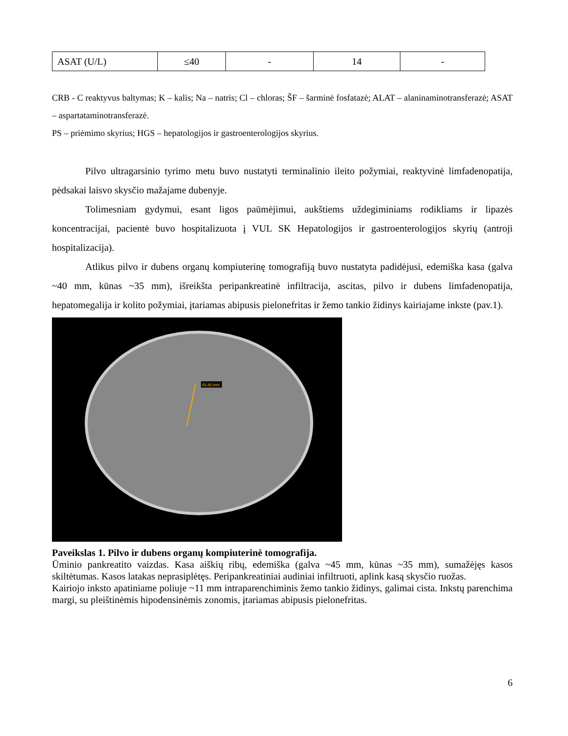| ASAT (U/L) | ≤40 | - | 14 | - |
CRB - C reaktyvus baltymas; K – kalis; Na – natris; Cl – chloras; ŠF – šarminė fosfatazė; ALAT – alaninaminotransferazė; ASAT – aspartataminotransferazė.
PS – priėmimo skyrius; HGS – hepatologijos ir gastroenterologijos skyrius.
Pilvo ultragarsinio tyrimo metu buvo nustatyti terminalinio ileito požymiai, reaktyvinė limfadenopatija, pėdsakai laisvo skysčio mažajame dubenyje.
Tolimesniam gydymui, esant ligos paūmėjimui, aukštiems uždegiminiams rodikliams ir lipazės koncentracijai, pacientė buvo hospitalizuota į VUL SK Hepatologijos ir gastroenterologijos skyrių (antroji hospitalizacija).
Atlikus pilvo ir dubens organų kompiuterinę tomografiją buvo nustatyta padidėjusi, edemiška kasa (galva ~40 mm, kūnas ~35 mm), išreikšta peripankreatinė infiltracija, ascitas, pilvo ir dubens limfadenopatija, hepatomegalija ir kolito požymiai, įtariamas abipusis pielonefritas ir žemo tankio židinys kairiajame inkste (pav.1).
45.46 mm
Paveikslas 1. Pilvo ir dubens organų kompiuterinė tomografija.
Ūminio pankreatito vaizdas. Kasa aiškių ribų, edemiška (galva ~45 mm, kūnas ~35 mm), sumažėjęs kasos skiltėtumas. Kasos latakas neprasiplėtęs. Peripankreatiniai audiniai infiltruoti, aplink kasą skysčio ruožas.
Kairiojo inksto apatiniame poliuje ~11 mm intraparenchiminis žemo tankio židinys, galimai cista. Inkstų parenchima margi, su pleištinėmis hipodensinėmis zonomis, įtariamas abipusis pielonefritas.
6